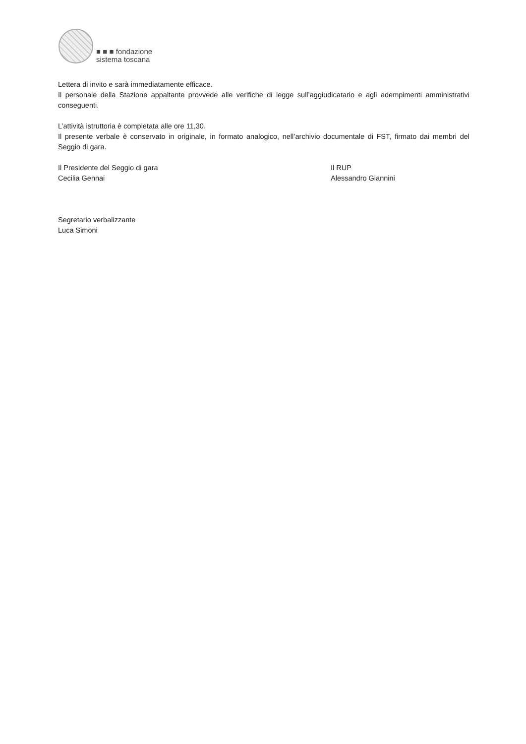■ ■ ■ fondazione
sistema toscana
Lettera di invito e sarà immediatamente efficace.
Il personale della Stazione appaltante provvede alle verifiche di legge sull’aggiudicatario e agli adempimenti amministrativi conseguenti.
L’attività istruttoria è completata alle ore 11,30.
Il presente verbale è conservato in originale, in formato analogico, nell’archivio documentale di FST, firmato dai membri del Seggio di gara.
Il Presidente del Seggio di gara
Cecilia Gennai
Segretario verbalizzante
Luca Simoni
Il RUP
Alessandro Giannini